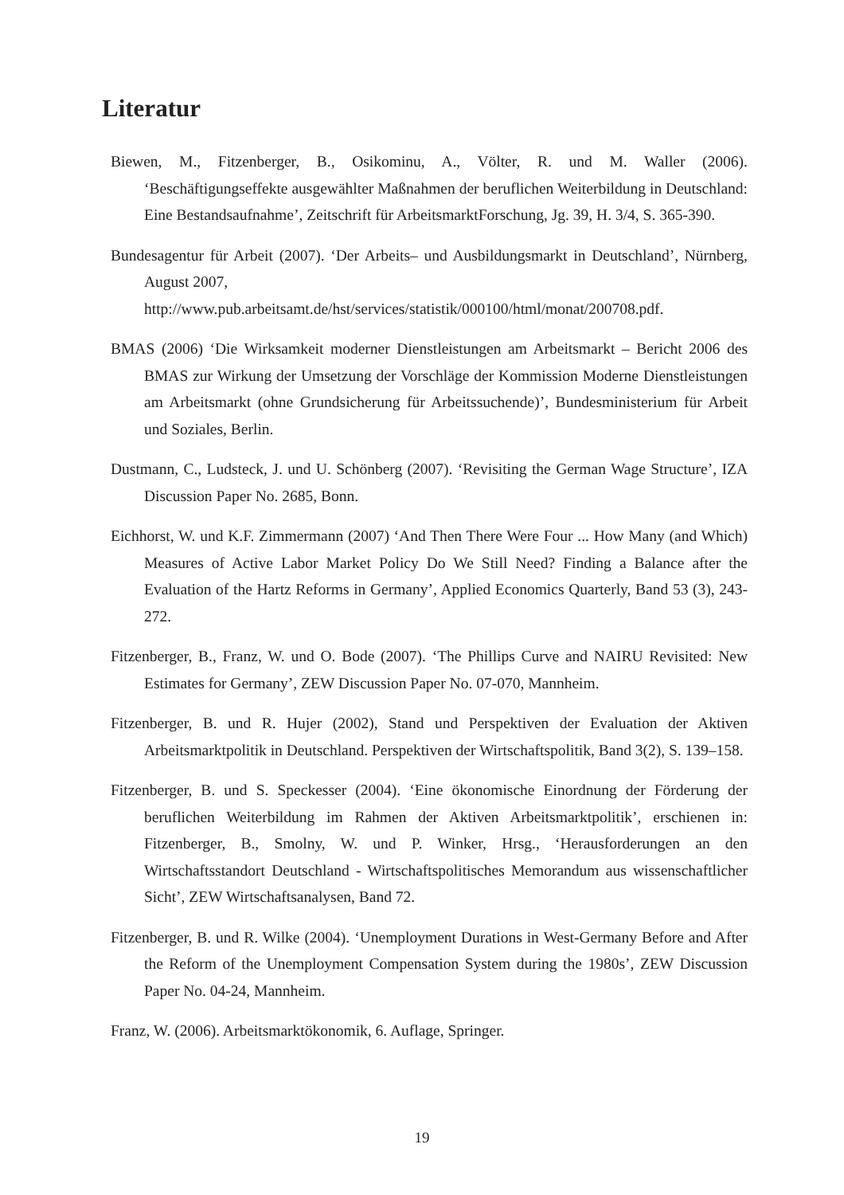Literatur
Biewen, M., Fitzenberger, B., Osikominu, A., Völter, R. und M. Waller (2006). ‘Beschäftigungseffekte ausgewählter Maßnahmen der beruflichen Weiterbildung in Deutschland: Eine Bestandsaufnahme’, Zeitschrift für ArbeitsmarktForschung, Jg. 39, H. 3/4, S. 365-390.
Bundesagentur für Arbeit (2007). ‘Der Arbeits– und Ausbildungsmarkt in Deutschland’, Nürnberg, August 2007,
http://www.pub.arbeitsamt.de/hst/services/statistik/000100/html/monat/200708.pdf.
BMAS (2006) ‘Die Wirksamkeit moderner Dienstleistungen am Arbeitsmarkt – Bericht 2006 des BMAS zur Wirkung der Umsetzung der Vorschläge der Kommission Moderne Dienstleistungen am Arbeitsmarkt (ohne Grundsicherung für Arbeitssuchende)’, Bundesministerium für Arbeit und Soziales, Berlin.
Dustmann, C., Ludsteck, J. und U. Schönberg (2007). ‘Revisiting the German Wage Structure’, IZA Discussion Paper No. 2685, Bonn.
Eichhorst, W. und K.F. Zimmermann (2007) ‘And Then There Were Four ... How Many (and Which) Measures of Active Labor Market Policy Do We Still Need? Finding a Balance after the Evaluation of the Hartz Reforms in Germany’, Applied Economics Quarterly, Band 53 (3), 243-272.
Fitzenberger, B., Franz, W. und O. Bode (2007). ‘The Phillips Curve and NAIRU Revisited: New Estimates for Germany’, ZEW Discussion Paper No. 07-070, Mannheim.
Fitzenberger, B. und R. Hujer (2002), Stand und Perspektiven der Evaluation der Aktiven Arbeitsmarktpolitik in Deutschland. Perspektiven der Wirtschaftspolitik, Band 3(2), S. 139–158.
Fitzenberger, B. und S. Speckesser (2004). ‘Eine ökonomische Einordnung der Förderung der beruflichen Weiterbildung im Rahmen der Aktiven Arbeitsmarktpolitik’, erschienen in: Fitzenberger, B., Smolny, W. und P. Winker, Hrsg., ‘Herausforderungen an den Wirtschaftsstandort Deutschland - Wirtschaftspolitisches Memorandum aus wissenschaftlicher Sicht’, ZEW Wirtschaftsanalysen, Band 72.
Fitzenberger, B. und R. Wilke (2004). ‘Unemployment Durations in West-Germany Before and After the Reform of the Unemployment Compensation System during the 1980s’, ZEW Discussion Paper No. 04-24, Mannheim.
Franz, W. (2006). Arbeitsmarktökonomik, 6. Auflage, Springer.
19